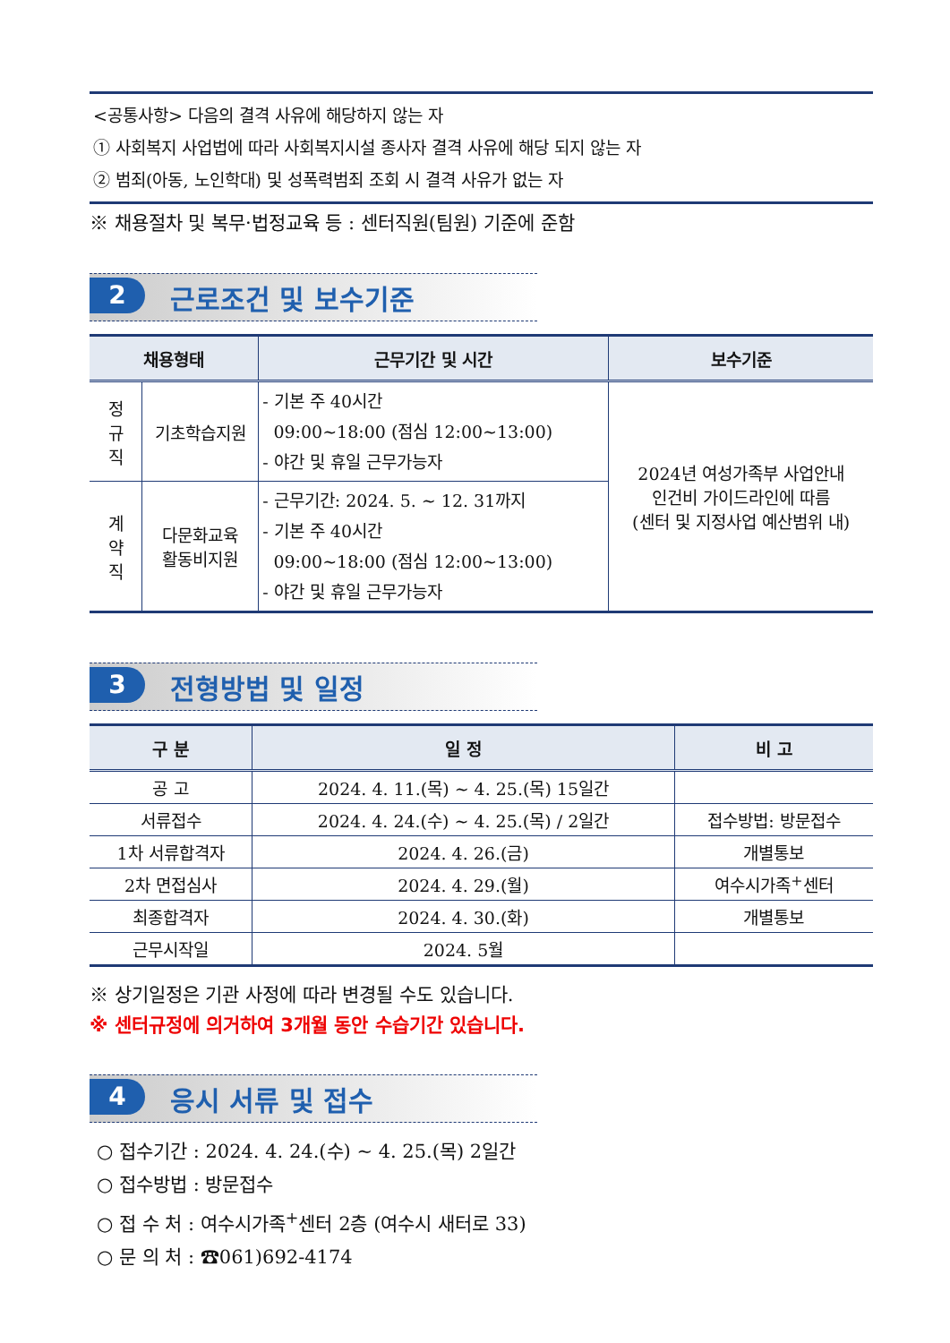<공통사항> 다음의 결격 사유에 해당하지 않는 자
① 사회복지 사업법에 따라 사회복지시설 종사자 결격 사유에 해당 되지 않는 자
② 범죄(아동, 노인학대) 및 성폭력범죄 조회 시 결격 사유가 없는 자
※ 채용절차 및 복무·법정교육 등 : 센터직원(팀원) 기준에 준함
2 근로조건 및 보수기준
| 채용형태 | | 근무기간 및 시간 | 보수기준 |
| --- | --- | --- | --- |
| 정 규 직 | 기초학습지원 | - 기본 주 40시간 09:00~18:00 (점심 12:00~13:00) - 야간 및 휴일 근무가능자 | 2024년 여성가족부 사업안내 인건비 가이드라인에 따름 (센터 및 지정사업 예산범위 내) |
| 계 약 직 | 다문화교육 활동비지원 | - 근무기간: 2024. 5. ~ 12. 31까지 - 기본 주 40시간 09:00~18:00 (점심 12:00~13:00) - 야간 및 휴일 근무가능자 | |
3 전형방법 및 일정
| 구 분 | 일 정 | 비 고 |
| --- | --- | --- |
| 공 고 | 2024. 4. 11.(목) ~ 4. 25.(목) 15일간 | |
| 서류접수 | 2024. 4. 24.(수) ~ 4. 25.(목) / 2일간 | 접수방법: 방문접수 |
| 1차 서류합격자 | 2024. 4. 26.(금) | 개별통보 |
| 2차 면접심사 | 2024. 4. 29.(월) | 여수시가족<sup>+</sup>센터 |
| 최종합격자 | 2024. 4. 30.(화) | 개별통보 |
| 근무시작일 | 2024. 5월 | |
※ 상기일정은 기관 사정에 따라 변경될 수도 있습니다.
※ 센터규정에 의거하여 3개월 동안 수습기간 있습니다.
4 응시 서류 및 접수
○ 접수기간 : 2024. 4. 24.(수) ~ 4. 25.(목) 2일간
○ 접수방법 : 방문접수
○ 접 수 처 : 여수시가족<sup>+</sup>센터 2층 (여수시 새터로 33)
○ 문 의 처 : ☎061)692-4174